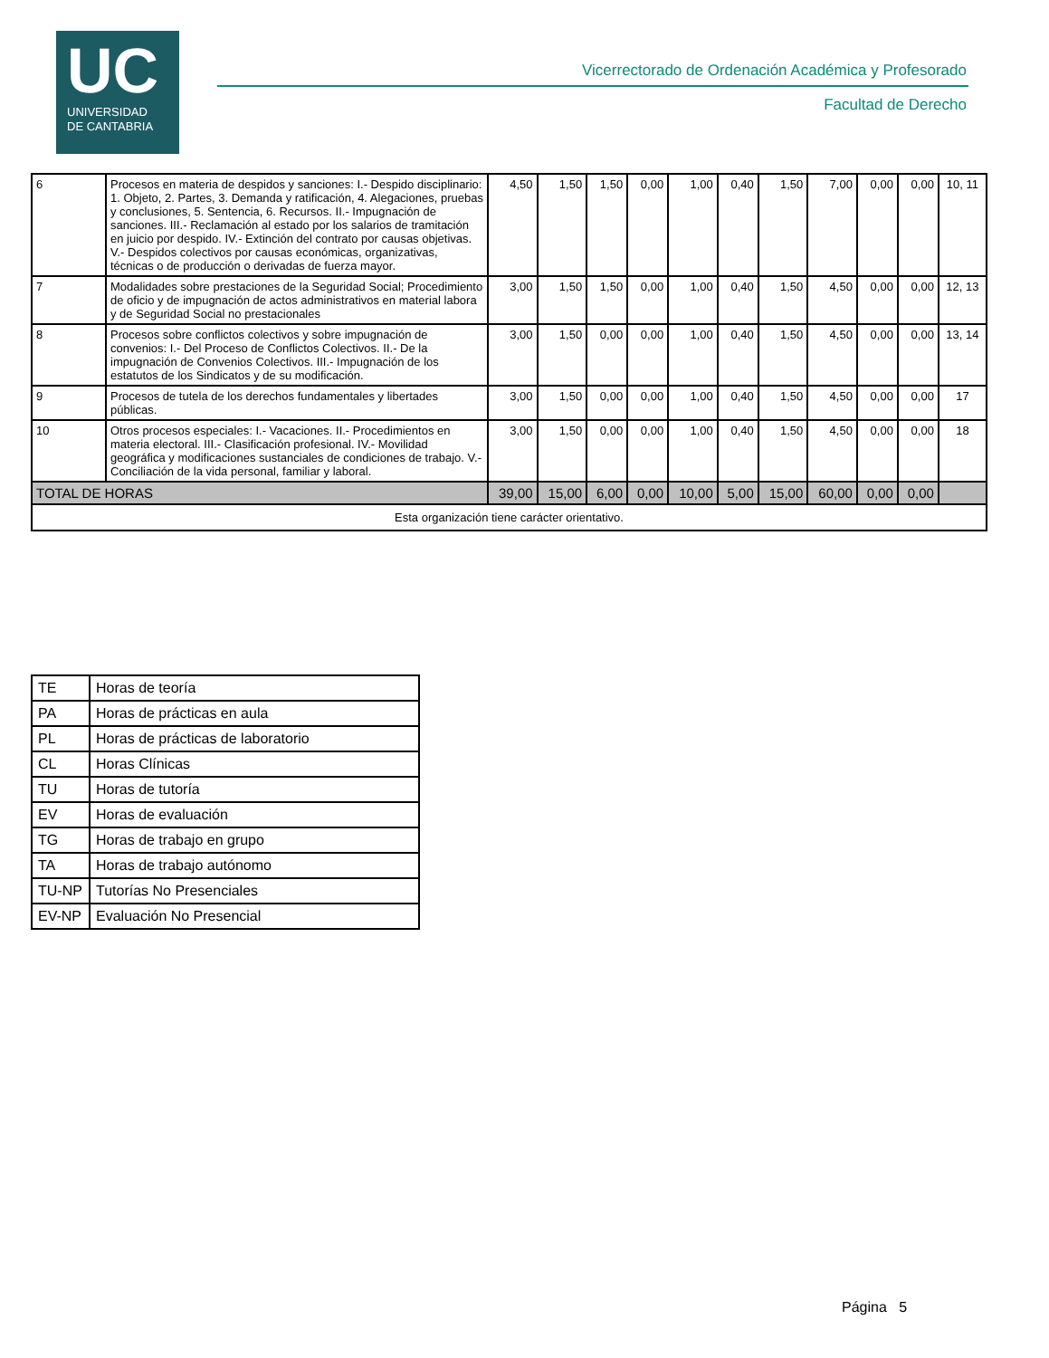UC
UNIVERSIDAD
DE CANTABRIA
Vicerrectorado de Ordenación Académica y Profesorado
Facultad de Derecho
| 6 | Procesos en materia de despidos y sanciones: I.- Despido disciplinario: 1. Objeto, 2. Partes, 3. Demanda y ratificación, 4. Alegaciones, pruebas y conclusiones, 5. Sentencia, 6. Recursos. II.- Impugnación de sanciones. III.- Reclamación al estado por los salarios de tramitación en juicio por despido. IV.- Extinción del contrato por causas objetivas. V.- Despidos colectivos por causas económicas, organizativas, técnicas o de producción o derivadas de fuerza mayor. | 4,50 | 1,50 | 1,50 | 0,00 | 1,00 | 0,40 | 1,50 | 7,00 | 0,00 | 0,00 | 10, 11 |
| 7 | Modalidades sobre prestaciones de la Seguridad Social; Procedimiento de oficio y de impugnación de actos administrativos en material labora y de Seguridad Social no prestacionales | 3,00 | 1,50 | 1,50 | 0,00 | 1,00 | 0,40 | 1,50 | 4,50 | 0,00 | 0,00 | 12, 13 |
| 8 | Procesos sobre conflictos colectivos y sobre impugnación de convenios: I.- Del Proceso de Conflictos Colectivos. II.- De la impugnación de Convenios Colectivos. III.- Impugnación de los estatutos de los Sindicatos y de su modificación. | 3,00 | 1,50 | 0,00 | 0,00 | 1,00 | 0,40 | 1,50 | 4,50 | 0,00 | 0,00 | 13, 14 |
| 9 | Procesos de tutela de los derechos fundamentales y libertades públicas. | 3,00 | 1,50 | 0,00 | 0,00 | 1,00 | 0,40 | 1,50 | 4,50 | 0,00 | 0,00 | 17 |
| 10 | Otros procesos especiales: I.- Vacaciones. II.- Procedimientos en materia electoral. III.- Clasificación profesional. IV.- Movilidad geográfica y modificaciones sustanciales de condiciones de trabajo. V.- Conciliación de la vida personal, familiar y laboral. | 3,00 | 1,50 | 0,00 | 0,00 | 1,00 | 0,40 | 1,50 | 4,50 | 0,00 | 0,00 | 18 |
| TOTAL DE HORAS | | 39,00 | 15,00 | 6,00 | 0,00 | 10,00 | 5,00 | 15,00 | 60,00 | 0,00 | 0,00 | |
| Esta organización tiene carácter orientativo. | | | | | | | | | | | | |
| TE | Horas de teoría |
| PA | Horas de prácticas en aula |
| PL | Horas de prácticas de laboratorio |
| CL | Horas Clínicas |
| TU | Horas de tutoría |
| EV | Horas de evaluación |
| TG | Horas de trabajo en grupo |
| TA | Horas de trabajo autónomo |
| TU-NP | Tutorías No Presenciales |
| EV-NP | Evaluación No Presencial |
Página 5